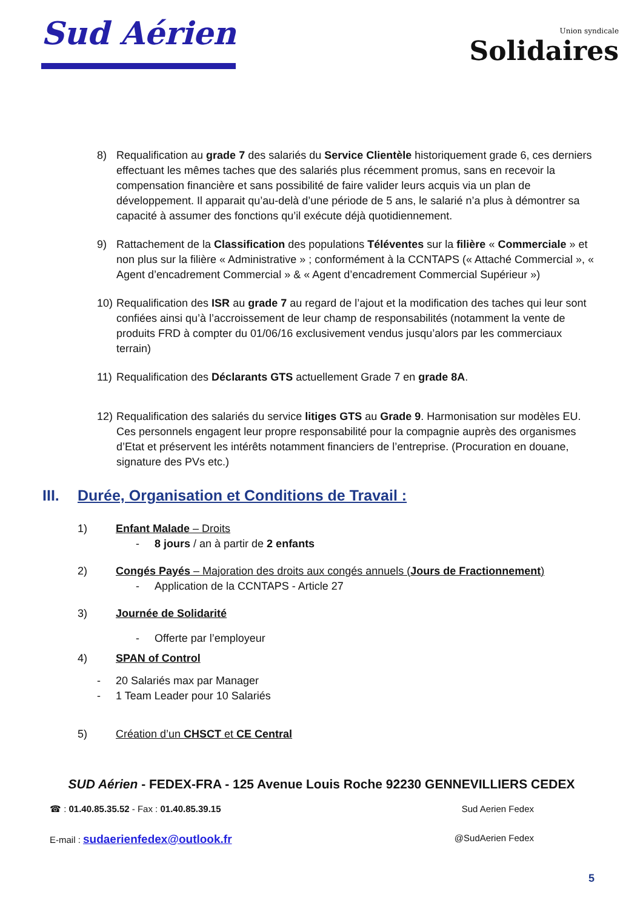Sud Aérien
Union syndicale
Solidaires
8) Requalification au grade 7 des salariés du Service Clientèle historiquement grade 6, ces derniers effectuant les mêmes taches que des salariés plus récemment promus, sans en recevoir la compensation financière et sans possibilité de faire valider leurs acquis via un plan de développement. Il apparait qu’au-delà d’une période de 5 ans, le salarié n’a plus à démontrer sa capacité à assumer des fonctions qu’il exécute déjà quotidiennement.
9) Rattachement de la Classification des populations Téléventes sur la filière « Commerciale » et non plus sur la filière « Administrative » ; conformément à la CCNTAPS (« Attaché Commercial », « Agent d’encadrement Commercial » & « Agent d’encadrement Commercial Supérieur »)
10)
Requalification des ISR au grade 7 au regard de l’ajout et la modification des taches qui leur sont confiées ainsi qu’à l’accroissement de leur champ de responsabilités (notamment la vente de produits FRD à compter du 01/06/16 exclusivement vendus jusqu’alors par les commerciaux terrain)
11)
Requalification des Déclarants GTS actuellement Grade 7 en grade 8A.
12)
Requalification des salariés du service litiges GTS au Grade 9. Harmonisation sur modèles EU. Ces personnels engagent leur propre responsabilité pour la compagnie auprès des organismes d’Etat et préservent les intérêts notamment financiers de l’entreprise. (Procuration en douane, signature des PVs etc.)
III. Durée, Organisation et Conditions de Travail :
1) Enfant Malade – Droits
- 8 jours / an à partir de 2 enfants
2) Congés Payés – Majoration des droits aux congés annuels (Jours de Fractionnement)
- Application de la CCNTAPS - Article 27
3) Journée de Solidarité
- Offerte par l’employeur
4) SPAN of Control
- 20 Salariés max par Manager
- 1 Team Leader pour 10 Salariés
5) Création d’un CHSCT et CE Central
SUD Aérien - FEDEX-FRA - 125 Avenue Louis Roche 92230 GENNEVILLIERS CEDEX
☎ : 01.40.85.35.52 - Fax : 01.40.85.39.15 Sud Aerien Fedex
E-mail : sudaerienfedex@outlook.fr @SudAerien Fedex
5